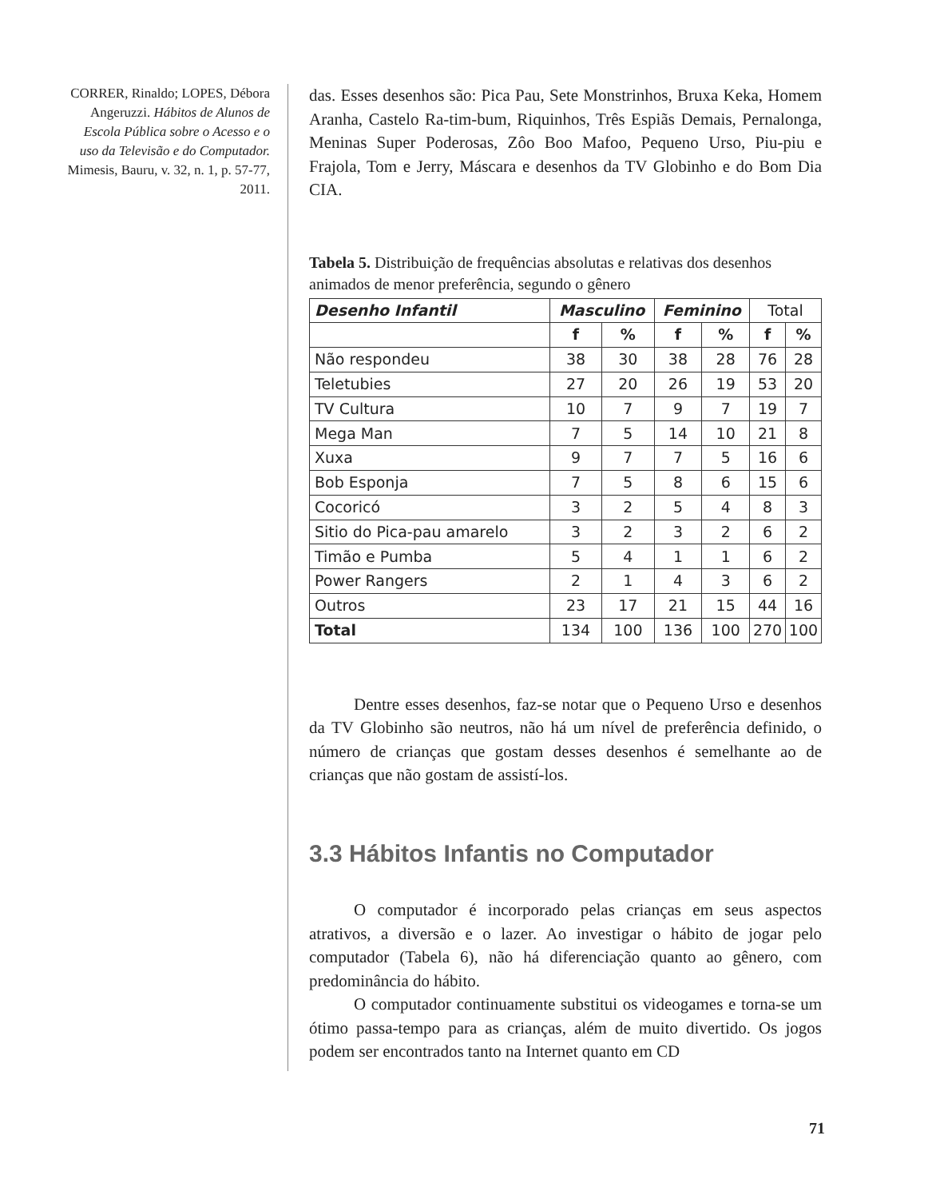CORRER, Rinaldo; LOPES, Débora Angeruzzi. Hábitos de Alunos de Escola Pública sobre o Acesso e o uso da Televisão e do Computador. Mimesis, Bauru, v. 32, n. 1, p. 57-77, 2011.
das. Esses desenhos são: Pica Pau, Sete Monstrinhos, Bruxa Keka, Homem Aranha, Castelo Ra-tim-bum, Riquinhos, Três Espiãs Demais, Pernalonga, Meninas Super Poderosas, Zôo Boo Mafoo, Pequeno Urso, Piu-piu e Frajola, Tom e Jerry, Máscara e desenhos da TV Globinho e do Bom Dia CIA.
Tabela 5. Distribuição de frequências absolutas e relativas dos desenhos animados de menor preferência, segundo o gênero
| Desenho Infantil | Masculino | | Feminino | | Total | |
| | f | % | f | % | f | % |
| Não respondeu | 38 | 30 | 38 | 28 | 76 | 28 |
| Teletubies | 27 | 20 | 26 | 19 | 53 | 20 |
| TV Cultura | 10 | 7 | 9 | 7 | 19 | 7 |
| Mega Man | 7 | 5 | 14 | 10 | 21 | 8 |
| Xuxa | 9 | 7 | 7 | 5 | 16 | 6 |
| Bob Esponja | 7 | 5 | 8 | 6 | 15 | 6 |
| Cocoricó | 3 | 2 | 5 | 4 | 8 | 3 |
| Sitio do Pica-pau amarelo | 3 | 2 | 3 | 2 | 6 | 2 |
| Timão e Pumba | 5 | 4 | 1 | 1 | 6 | 2 |
| Power Rangers | 2 | 1 | 4 | 3 | 6 | 2 |
| Outros | 23 | 17 | 21 | 15 | 44 | 16 |
| Total | 134 | 100 | 136 | 100 | 270 | 100 |
Dentre esses desenhos, faz-se notar que o Pequeno Urso e desenhos da TV Globinho são neutros, não há um nível de preferência definido, o número de crianças que gostam desses desenhos é semelhante ao de crianças que não gostam de assistí-los.
3.3 Hábitos Infantis no Computador
O computador é incorporado pelas crianças em seus aspectos atrativos, a diversão e o lazer. Ao investigar o hábito de jogar pelo computador (Tabela 6), não há diferenciação quanto ao gênero, com predominância do hábito.
O computador continuamente substitui os videogames e torna-se um ótimo passa-tempo para as crianças, além de muito divertido. Os jogos podem ser encontrados tanto na Internet quanto em CD
71